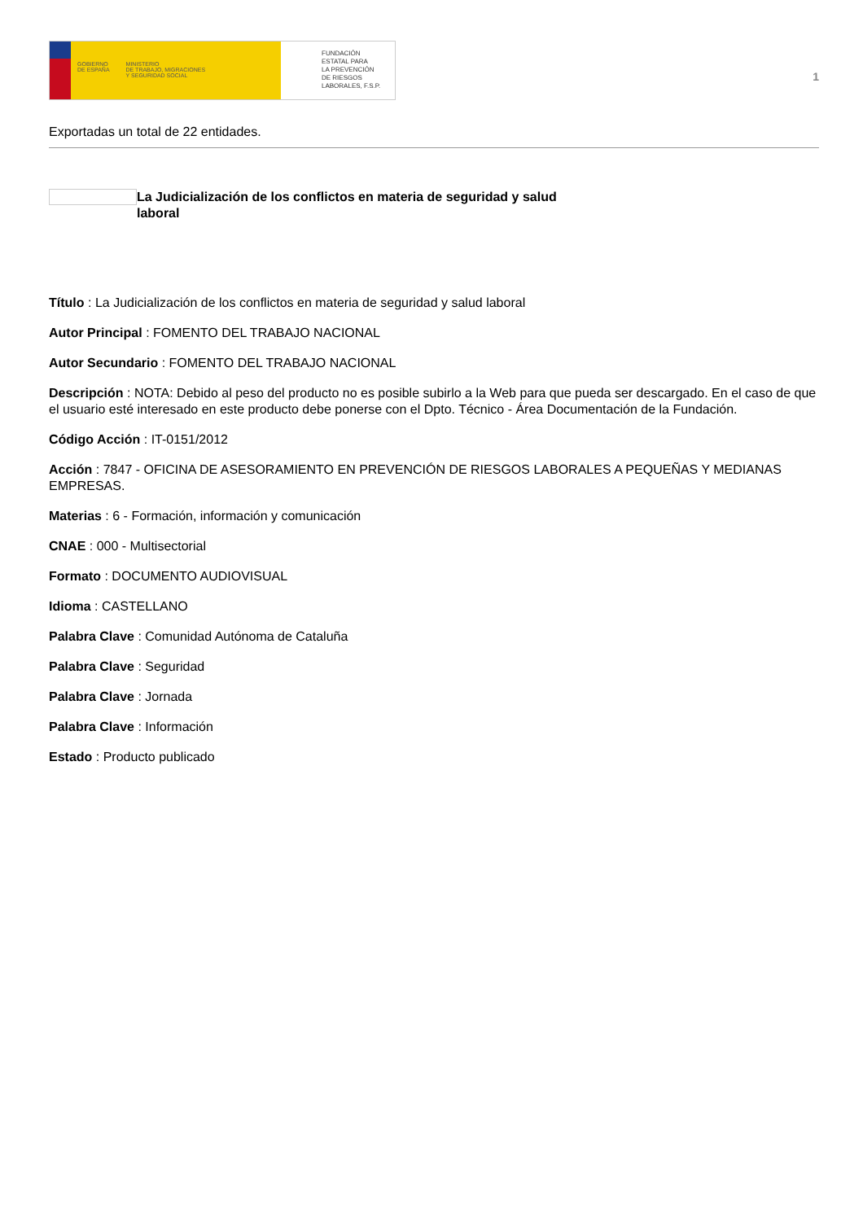GOBIERNO
DE ESPAÑA MINISTERIO
DE TRABAJO, MIGRACIONES
Y SEGURIDAD SOCIAL
FUNDACIÓN
ESTATAL PARA
LA PREVENCIÓN
DE RIESGOS
LABORALES, F.S.P.
1
Exportadas un total de 22 entidades.
La Judicialización de los conflictos en materia de seguridad y salud laboral
Título : La Judicialización de los conflictos en materia de seguridad y salud laboral
Autor Principal : FOMENTO DEL TRABAJO NACIONAL
Autor Secundario : FOMENTO DEL TRABAJO NACIONAL
Descripción : NOTA: Debido al peso del producto no es posible subirlo a la Web para que pueda ser descargado. En el caso de que el usuario esté interesado en este producto debe ponerse con el Dpto. Técnico - Área Documentación de la Fundación.
Código Acción : IT-0151/2012
Acción : 7847 - OFICINA DE ASESORAMIENTO EN PREVENCIÓN DE RIESGOS LABORALES A PEQUEÑAS Y MEDIANAS EMPRESAS.
Materias : 6 - Formación, información y comunicación
CNAE : 000 - Multisectorial
Formato : DOCUMENTO AUDIOVISUAL
Idioma : CASTELLANO
Palabra Clave : Comunidad Autónoma de Cataluña
Palabra Clave : Seguridad
Palabra Clave : Jornada
Palabra Clave : Información
Estado : Producto publicado